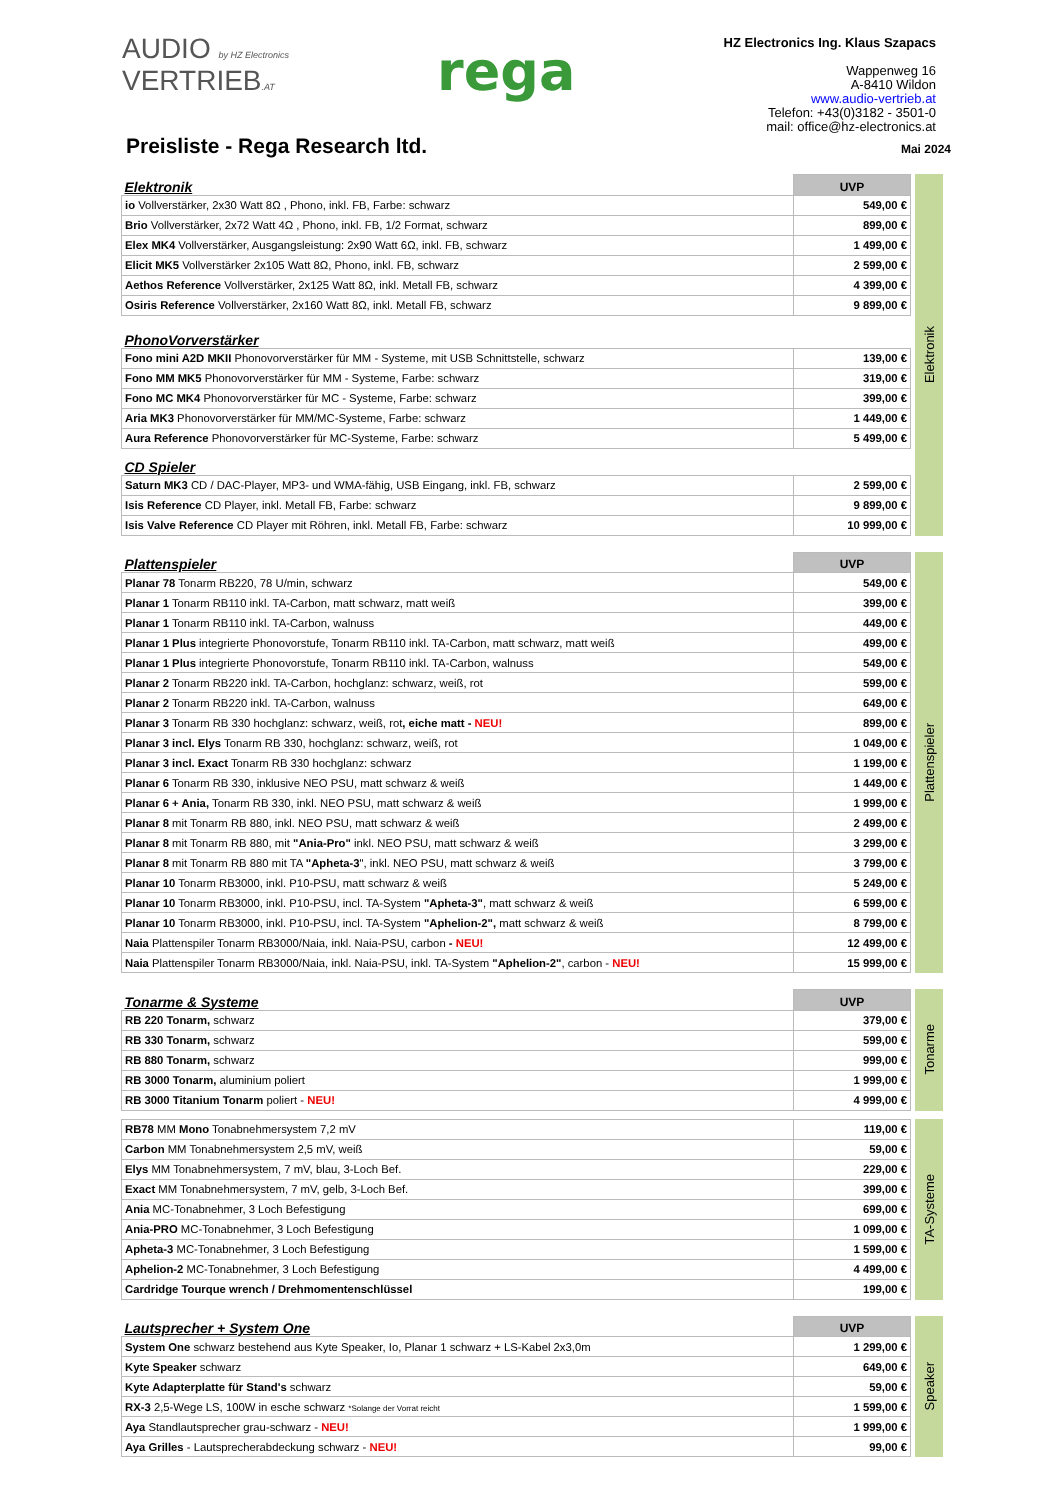AUDIO by HZ Electronics
VERTRIEB.AT
rega
HZ Electronics Ing. Klaus Szapacs
Wappenweg 16
A-8410 Wildon
www.audio-vertrieb.at
Telefon: +43(0)3182 - 3501-0
mail: office@hz-electronics.at
Preisliste - Rega Research ltd.
Mai 2024
| Elektronik | UVP |
| --- | --- |
| io Vollverstärker, 2x30 Watt 8Ω , Phono, inkl. FB, Farbe: schwarz | 549,00 € |
| Brio Vollverstärker, 2x72 Watt 4Ω , Phono, inkl. FB, 1/2 Format, schwarz | 899,00 € |
| Elex MK4 Vollverstärker, Ausgangsleistung: 2x90 Watt 6Ω, inkl. FB, schwarz | 1 499,00 € |
| Elicit MK5 Vollverstärker 2x105 Watt 8Ω, Phono, inkl. FB, schwarz | 2 599,00 € |
| Aethos Reference Vollverstärker, 2x125 Watt 8Ω, inkl. Metall FB, schwarz | 4 399,00 € |
| Osiris Reference Vollverstärker, 2x160 Watt 8Ω, inkl. Metall FB, schwarz | 9 899,00 € |
| PhonoVorverstärker | |
| Fono mini A2D MKII Phonovorverstärker für MM - Systeme, mit USB Schnittstelle, schwarz | 139,00 € |
| Fono MM MK5 Phonovorverstärker für MM - Systeme, Farbe: schwarz | 319,00 € |
| Fono MC MK4 Phonovorverstärker für MC - Systeme, Farbe: schwarz | 399,00 € |
| Aria MK3 Phonovorverstärker für MM/MC-Systeme, Farbe: schwarz | 1 449,00 € |
| Aura Reference Phonovorverstärker für MC-Systeme, Farbe: schwarz | 5 499,00 € |
| CD Spieler | |
| Saturn MK3 CD / DAC-Player, MP3- und WMA-fähig, USB Eingang, inkl. FB, schwarz | 2 599,00 € |
| Isis Reference CD Player, inkl. Metall FB, Farbe: schwarz | 9 899,00 € |
| Isis Valve Reference CD Player mit Röhren, inkl. Metall FB, Farbe: schwarz | 10 999,00 € |
Elektronik
| Plattenspieler | UVP |
| --- | --- |
| Planar 78 Tonarm RB220, 78 U/min, schwarz | 549,00 € |
| Planar 1 Tonarm RB110 inkl. TA-Carbon, matt schwarz, matt weiß | 399,00 € |
| Planar 1 Tonarm RB110 inkl. TA-Carbon, walnuss | 449,00 € |
| Planar 1 Plus integrierte Phonovorstufe, Tonarm RB110 inkl. TA-Carbon, matt schwarz, matt weiß | 499,00 € |
| Planar 1 Plus integrierte Phonovorstufe, Tonarm RB110 inkl. TA-Carbon, walnuss | 549,00 € |
| Planar 2 Tonarm RB220 inkl. TA-Carbon, hochglanz: schwarz, weiß, rot | 599,00 € |
| Planar 2 Tonarm RB220 inkl. TA-Carbon, walnuss | 649,00 € |
| Planar 3 Tonarm RB 330 hochglanz: schwarz, weiß, rot , eiche matt - NEU! | 899,00 € |
| Planar 3 incl. Elys Tonarm RB 330, hochglanz: schwarz, weiß, rot | 1 049,00 € |
| Planar 3 incl. Exact Tonarm RB 330 hochglanz: schwarz | 1 199,00 € |
| Planar 6 Tonarm RB 330, inklusive NEO PSU, matt schwarz & weiß | 1 449,00 € |
| Planar 6 + Ania, Tonarm RB 330, inkl. NEO PSU, matt schwarz & weiß | 1 999,00 € |
| Planar 8 mit Tonarm RB 880, inkl. NEO PSU, matt schwarz & weiß | 2 499,00 € |
| Planar 8 mit Tonarm RB 880, mit "Ania-Pro" inkl. NEO PSU, matt schwarz & weiß | 3 299,00 € |
| Planar 8 mit Tonarm RB 880 mit TA "Apheta-3 ", inkl. NEO PSU, matt schwarz & weiß | 3 799,00 € |
| Planar 10 Tonarm RB3000, inkl. P10-PSU, matt schwarz & weiß | 5 249,00 € |
| Planar 10 Tonarm RB3000, inkl. P10-PSU, incl. TA-System "Apheta-3" , matt schwarz & weiß | 6 599,00 € |
| Planar 10 Tonarm RB3000, inkl. P10-PSU, incl. TA-System "Aphelion-2", matt schwarz & weiß | 8 799,00 € |
| Naia Plattenspiler Tonarm RB3000/Naia, inkl. Naia-PSU, carbon - NEU! | 12 499,00 € |
| Naia Plattenspiler Tonarm RB3000/Naia, inkl. Naia-PSU, inkl. TA-System "Aphelion-2" , carbon - NEU! | 15 999,00 € |
Plattenspieler
| Tonarme & Systeme | UVP |
| --- | --- |
| RB 220 Tonarm, schwarz | 379,00 € |
| RB 330 Tonarm, schwarz | 599,00 € |
| RB 880 Tonarm, schwarz | 999,00 € |
| RB 3000 Tonarm, aluminium poliert | 1 999,00 € |
| RB 3000 Titanium Tonarm poliert - NEU! | 4 999,00 € |
Tonarme
| RB78 MM Mono Tonabnehmersystem 7,2 mV | 119,00 € |
| Carbon MM Tonabnehmersystem 2,5 mV, weiß | 59,00 € |
| Elys MM Tonabnehmersystem, 7 mV, blau, 3-Loch Bef. | 229,00 € |
| Exact MM Tonabnehmersystem, 7 mV, gelb, 3-Loch Bef. | 399,00 € |
| Ania MC-Tonabnehmer, 3 Loch Befestigung | 699,00 € |
| Ania-PRO MC-Tonabnehmer, 3 Loch Befestigung | 1 099,00 € |
| Apheta-3 MC-Tonabnehmer, 3 Loch Befestigung | 1 599,00 € |
| Aphelion-2 MC-Tonabnehmer, 3 Loch Befestigung | 4 499,00 € |
| Cardridge Tourque wrench / Drehmomentenschlüssel | 199,00 € |
TA-Systeme
| Lautsprecher + System One | UVP |
| --- | --- |
| System One schwarz bestehend aus Kyte Speaker, Io, Planar 1 schwarz + LS-Kabel 2x3,0m | 1 299,00 € |
| Kyte Speaker schwarz | 649,00 € |
| Kyte Adapterplatte für Stand's schwarz | 59,00 € |
| RX-3 2,5-Wege LS, 100W in esche schwarz *Solange der Vorrat reicht | 1 599,00 € |
| Aya Standlautsprecher grau-schwarz - NEU! | 1 999,00 € |
| Aya Grilles - Lautsprecherabdeckung schwarz - NEU! | 99,00 € |
Speaker